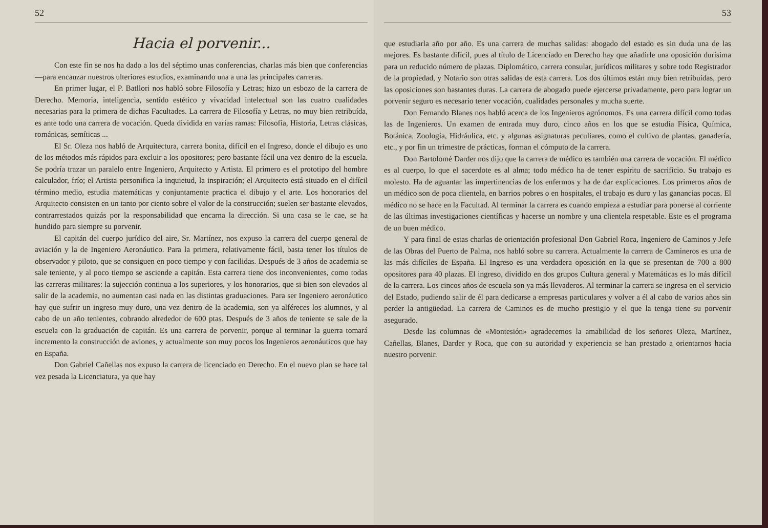52
Hacia el porvenir...
Con este fin se nos ha dado a los del séptimo unas conferencias, charlas más bien que conferencias—para encauzar nuestros ulteriores estudios, examinando una a una las principales carreras.
En primer lugar, el P. Batllori nos habló sobre Filosofía y Letras; hizo un esbozo de la carrera de Derecho. Memoria, inteligencia, sentido estético y vivacidad intelectual son las cuatro cualidades necesarias para la primera de dichas Facultades. La carrera de Filosofía y Letras, no muy bien retribuída, es ante todo una carrera de vocación. Queda dividida en varias ramas: Filosofía, Historia, Letras clásicas, románicas, semíticas ...
El Sr. Oleza nos habló de Arquitectura, carrera bonita, difícil en el Ingreso, donde el dibujo es uno de los métodos más rápidos para excluir a los opositores; pero bastante fácil una vez dentro de la escuela. Se podría trazar un paralelo entre Ingeniero, Arquitecto y Artista. El primero es el prototipo del hombre calculador, frío; el Artista personifica la inquietud, la inspiración; el Arquitecto está situado en el difícil término medio, estudia matemáticas y conjuntamente practica el dibujo y el arte. Los honorarios del Arquitecto consisten en un tanto por ciento sobre el valor de la construcción; suelen ser bastante elevados, contrarrestados quizás por la responsabilidad que encarna la dirección. Si una casa se le cae, se ha hundido para siempre su porvenir.
El capitán del cuerpo jurídico del aire, Sr. Martínez, nos expuso la carrera del cuerpo general de aviación y la de Ingeniero Aeronáutico. Para la primera, relativamente fácil, basta tener los títulos de observador y piloto, que se consiguen en poco tiempo y con facilidas. Después de 3 años de academia se sale teniente, y al poco tiempo se asciende a capitán. Esta carrera tiene dos inconvenientes, como todas las carreras militares: la sujección continua a los superiores, y los honorarios, que si bien son elevados al salir de la academia, no aumentan casi nada en las distintas graduaciones. Para ser Ingeniero aeronáutico hay que sufrir un ingreso muy duro, una vez dentro de la academia, son ya alféreces los alumnos, y al cabo de un año tenientes, cobrando alrededor de 600 ptas. Después de 3 años de teniente se sale de la escuela con la graduación de capitán. Es una carrera de porvenir, porque al terminar la guerra tomará incremento la construcción de aviones, y actualmente son muy pocos los Ingenieros aeronáuticos que hay en España.
Don Gabriel Cañellas nos expuso la carrera de licenciado en Derecho. En el nuevo plan se hace tal vez pesada la Licenciatura, ya que hay
53
que estudiarla año por año. Es una carrera de muchas salidas: abogado del estado es sin duda una de las mejores. Es bastante difícil, pues al título de Licenciado en Derecho hay que añadirle una oposición durísima para un reducido número de plazas. Diplomático, carrera consular, jurídicos militares y sobre todo Registrador de la propiedad, y Notario son otras salidas de esta carrera. Los dos últimos están muy bien retribuídas, pero las oposiciones son bastantes duras. La carrera de abogado puede ejercerse privadamente, pero para lograr un porvenir seguro es necesario tener vocación, cualidades personales y mucha suerte.
Don Fernando Blanes nos habló acerca de los Ingenieros agrónomos. Es una carrera difícil como todas las de Ingenieros. Un examen de entrada muy duro, cinco años en los que se estudia Física, Química, Botánica, Zoología, Hidráulica, etc. y algunas asignaturas peculiares, como el cultivo de plantas, ganadería, etc., y por fin un trimestre de prácticas, forman el cómputo de la carrera.
Don Bartolomé Darder nos dijo que la carrera de médico es también una carrera de vocación. El médico es al cuerpo, lo que el sacerdote es al alma; todo médico ha de tener espíritu de sacrificio. Su trabajo es molesto. Ha de aguantar las impertinencias de los enfermos y ha de dar explicaciones. Los primeros años de un médico son de poca clientela, en barrios pobres o en hospitales, el trabajo es duro y las ganancias pocas. El médico no se hace en la Facultad. Al terminar la carrera es cuando empieza a estudiar para ponerse al corriente de las últimas investigaciones científicas y hacerse un nombre y una clientela respetable. Este es el programa de un buen médico.
Y para final de estas charlas de orientación profesional Don Gabriel Roca, Ingeniero de Caminos y Jefe de las Obras del Puerto de Palma, nos habló sobre su carrera. Actualmente la carrera de Camineros es una de las más difíciles de España. El Ingreso es una verdadera oposición en la que se presentan de 700 a 800 opositores para 40 plazas. El ingreso, dividido en dos grupos Cultura general y Matemáticas es lo más difícil de la carrera. Los cincos años de escuela son ya más llevaderos. Al terminar la carrera se ingresa en el servicio del Estado, pudiendo salir de él para dedicarse a empresas particulares y volver a él al cabo de varios años sin perder la antigüedad. La carrera de Caminos es de mucho prestigio y el que la tenga tiene su porvenir asegurado.
Desde las columnas de «Montesión» agradecemos la amabilidad de los señores Oleza, Martínez, Cañellas, Blanes, Darder y Roca, que con su autoridad y experiencia se han prestado a orientarnos hacia nuestro porvenir.